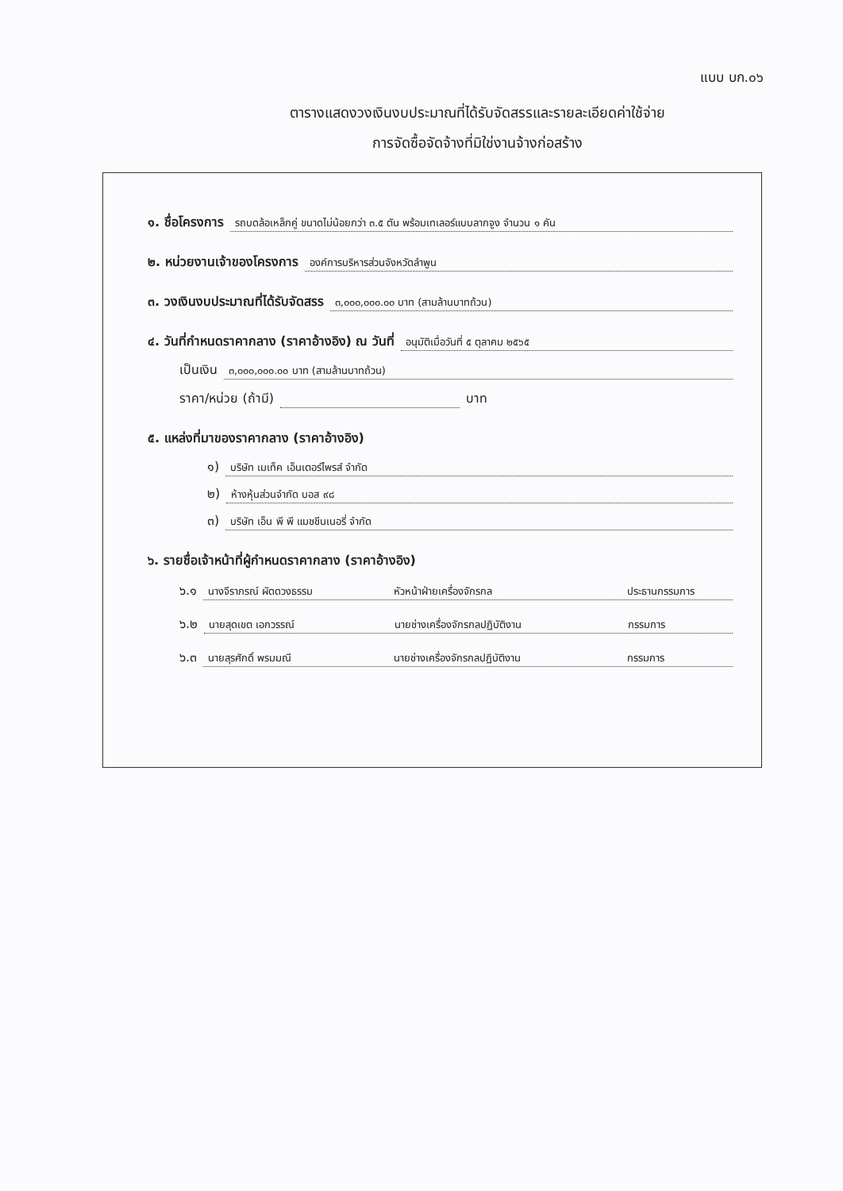แบบ บก.๐๖
ตารางแสดงวงเงินงบประมาณที่ได้รับจัดสรรและรายละเอียดค่าใช้จ่าย
การจัดซื้อจัดจ้างที่มิใช่งานจ้างก่อสร้าง
๑. ชื่อโครงการ
รถบดล้อเหล็กคู่ ขนาดไม่น้อยกว่า ๓.๕ ตัน พร้อมเทเลอร์แบบลากจูง จำนวน ๑ คัน
๒. หน่วยงานเจ้าของโครงการ
องค์การบริหารส่วนจังหวัดลำพูน
๓. วงเงินงบประมาณที่ได้รับจัดสรร
๓,๐๐๐,๐๐๐.๐๐ บาท (สามล้านบาทถ้วน)
๔. วันที่กำหนดราคากลาง (ราคาอ้างอิง) ณ วันที่
อนุมัติเมื่อวันที่ ๕ ตุลาคม ๒๕๖๕
เป็นเงิน
๓,๐๐๐,๐๐๐.๐๐ บาท (สามล้านบาทถ้วน)
ราคา/หน่วย (ถ้ามี)
บาท
๕. แหล่งที่มาของราคากลาง (ราคาอ้างอิง)
๑)
บริษัท เมเท็ค เอ็นเตอร์ไพรส์ จำกัด
๒)
ห้างหุ้นส่วนจำกัด บอส ๙๘
๓)
บริษัท เอ็น พี พี แมชชีนเนอรี่ จำกัด
๖. รายชื่อเจ้าหน้าที่ผู้กำหนดราคากลาง (ราคาอ้างอิง)
๖.๑
นางจีราภรณ์ ผัดดวงธรรม หัวหน้าฝ่ายเครื่องจักรกล ประธานกรรมการ
๖.๒
นายสุดเขต เอกวรรณ์ นายช่างเครื่องจักรกลปฏิบัติงาน กรรมการ
๖.๓
นายสุรศักดิ์ พรมมณี นายช่างเครื่องจักรกลปฏิบัติงาน กรรมการ